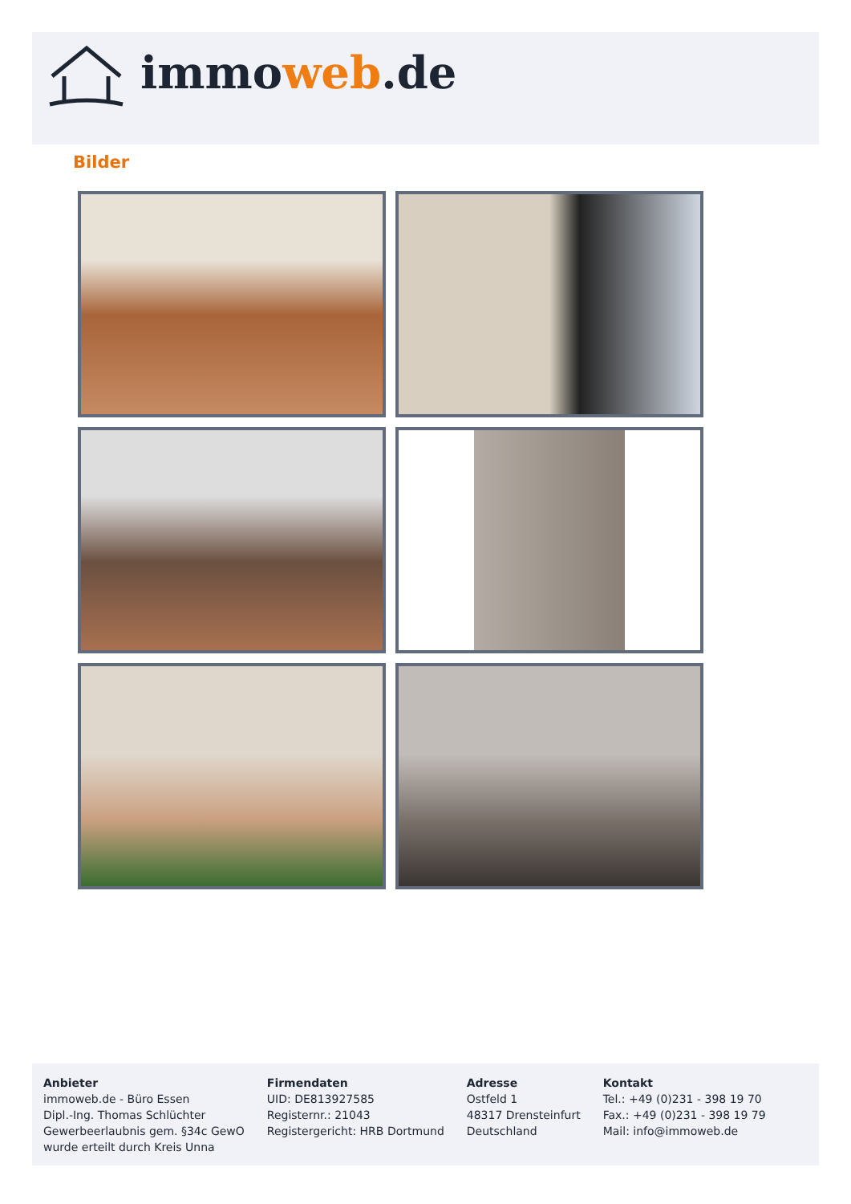immoweb.de
Bilder
Anbieter
immoweb.de - Büro Essen
Dipl.-Ing. Thomas Schlüchter
Gewerbeerlaubnis gem. §34c GewO
wurde erteilt durch Kreis Unna
Firmendaten
UID: DE813927585
Registernr.: 21043
Registergericht: HRB Dortmund
Adresse
Ostfeld 1
48317 Drensteinfurt
Deutschland
Kontakt
Tel.: +49 (0)231 - 398 19 70
Fax.: +49 (0)231 - 398 19 79
Mail: info@immoweb.de